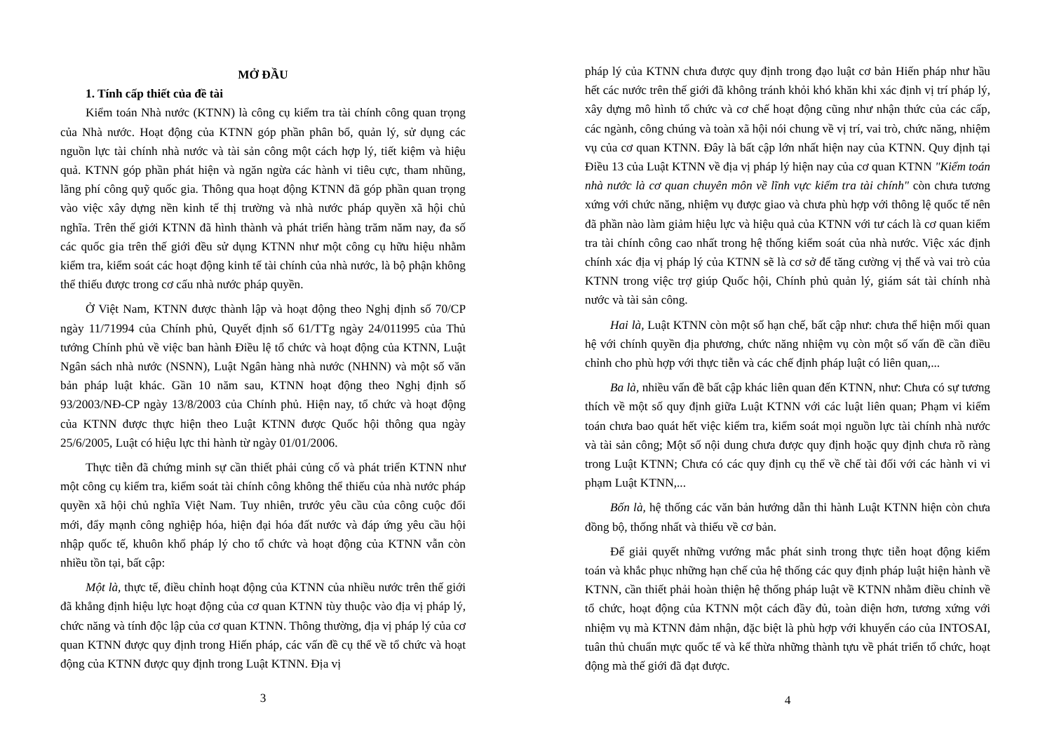MỞ ĐẦU
1. Tính cấp thiết của đề tài
Kiểm toán Nhà nước (KTNN) là công cụ kiểm tra tài chính công quan trọng của Nhà nước. Hoạt động của KTNN góp phần phân bổ, quản lý, sử dụng các nguồn lực tài chính nhà nước và tài sản công một cách hợp lý, tiết kiệm và hiệu quả. KTNN góp phần phát hiện và ngăn ngừa các hành vi tiêu cực, tham nhũng, lãng phí công quỹ quốc gia. Thông qua hoạt động KTNN đã góp phần quan trọng vào việc xây dựng nền kinh tế thị trường và nhà nước pháp quyền xã hội chủ nghĩa. Trên thế giới KTNN đã hình thành và phát triển hàng trăm năm nay, đa số các quốc gia trên thế giới đều sử dụng KTNN như một công cụ hữu hiệu nhằm kiểm tra, kiểm soát các hoạt động kinh tế tài chính của nhà nước, là bộ phận không thể thiếu được trong cơ cấu nhà nước pháp quyền.
Ở Việt Nam, KTNN được thành lập và hoạt động theo Nghị định số 70/CP ngày 11/71994 của Chính phủ, Quyết định số 61/TTg ngày 24/011995 của Thủ tướng Chính phủ về việc ban hành Điều lệ tổ chức và hoạt động của KTNN, Luật Ngân sách nhà nước (NSNN), Luật Ngân hàng nhà nước (NHNN) và một số văn bản pháp luật khác. Gần 10 năm sau, KTNN hoạt động theo Nghị định số 93/2003/NĐ-CP ngày 13/8/2003 của Chính phủ. Hiện nay, tổ chức và hoạt động của KTNN được thực hiện theo Luật KTNN được Quốc hội thông qua ngày 25/6/2005, Luật có hiệu lực thi hành từ ngày 01/01/2006.
Thực tiễn đã chứng minh sự cần thiết phải củng cố và phát triển KTNN như một công cụ kiểm tra, kiểm soát tài chính công không thể thiếu của nhà nước pháp quyền xã hội chủ nghĩa Việt Nam. Tuy nhiên, trước yêu cầu của công cuộc đổi mới, đẩy mạnh công nghiệp hóa, hiện đại hóa đất nước và đáp ứng yêu cầu hội nhập quốc tế, khuôn khổ pháp lý cho tổ chức và hoạt động của KTNN vẫn còn nhiều tồn tại, bất cập:
Một là, thực tế, điều chỉnh hoạt động của KTNN của nhiều nước trên thế giới đã khẳng định hiệu lực hoạt động của cơ quan KTNN tùy thuộc vào địa vị pháp lý, chức năng và tính độc lập của cơ quan KTNN. Thông thường, địa vị pháp lý của cơ quan KTNN được quy định trong Hiến pháp, các vấn đề cụ thể về tổ chức và hoạt động của KTNN được quy định trong Luật KTNN. Địa vị
3
pháp lý của KTNN chưa được quy định trong đạo luật cơ bản Hiến pháp như hầu hết các nước trên thế giới đã không tránh khỏi khó khăn khi xác định vị trí pháp lý, xây dựng mô hình tổ chức và cơ chế hoạt động cũng như nhận thức của các cấp, các ngành, công chúng và toàn xã hội nói chung về vị trí, vai trò, chức năng, nhiệm vụ của cơ quan KTNN. Đây là bất cập lớn nhất hiện nay của KTNN. Quy định tại Điều 13 của Luật KTNN về địa vị pháp lý hiện nay của cơ quan KTNN "Kiểm toán nhà nước là cơ quan chuyên môn về lĩnh vực kiểm tra tài chính" còn chưa tương xứng với chức năng, nhiệm vụ được giao và chưa phù hợp với thông lệ quốc tế nên đã phần nào làm giảm hiệu lực và hiệu quả của KTNN với tư cách là cơ quan kiểm tra tài chính công cao nhất trong hệ thống kiểm soát của nhà nước. Việc xác định chính xác địa vị pháp lý của KTNN sẽ là cơ sở để tăng cường vị thế và vai trò của KTNN trong việc trợ giúp Quốc hội, Chính phủ quản lý, giám sát tài chính nhà nước và tài sản công.
Hai là, Luật KTNN còn một số hạn chế, bất cập như: chưa thể hiện mối quan hệ với chính quyền địa phương, chức năng nhiệm vụ còn một số vấn đề cần điều chỉnh cho phù hợp với thực tiễn và các chế định pháp luật có liên quan,...
Ba là, nhiều vấn đề bất cập khác liên quan đến KTNN, như: Chưa có sự tương thích về một số quy định giữa Luật KTNN với các luật liên quan; Phạm vi kiểm toán chưa bao quát hết việc kiểm tra, kiểm soát mọi nguồn lực tài chính nhà nước và tài sản công; Một số nội dung chưa được quy định hoặc quy định chưa rõ ràng trong Luật KTNN; Chưa có các quy định cụ thể về chế tài đối với các hành vi vi phạm Luật KTNN,...
Bốn là, hệ thống các văn bản hướng dẫn thi hành Luật KTNN hiện còn chưa đồng bộ, thống nhất và thiếu về cơ bản.
Để giải quyết những vướng mắc phát sinh trong thực tiễn hoạt động kiểm toán và khắc phục những hạn chế của hệ thống các quy định pháp luật hiện hành về KTNN, cần thiết phải hoàn thiện hệ thống pháp luật về KTNN nhằm điều chỉnh về tổ chức, hoạt động của KTNN một cách đầy đủ, toàn diện hơn, tương xứng với nhiệm vụ mà KTNN đảm nhận, đặc biệt là phù hợp với khuyến cáo của INTOSAI, tuân thủ chuẩn mực quốc tế và kế thừa những thành tựu về phát triển tổ chức, hoạt động mà thế giới đã đạt được.
4